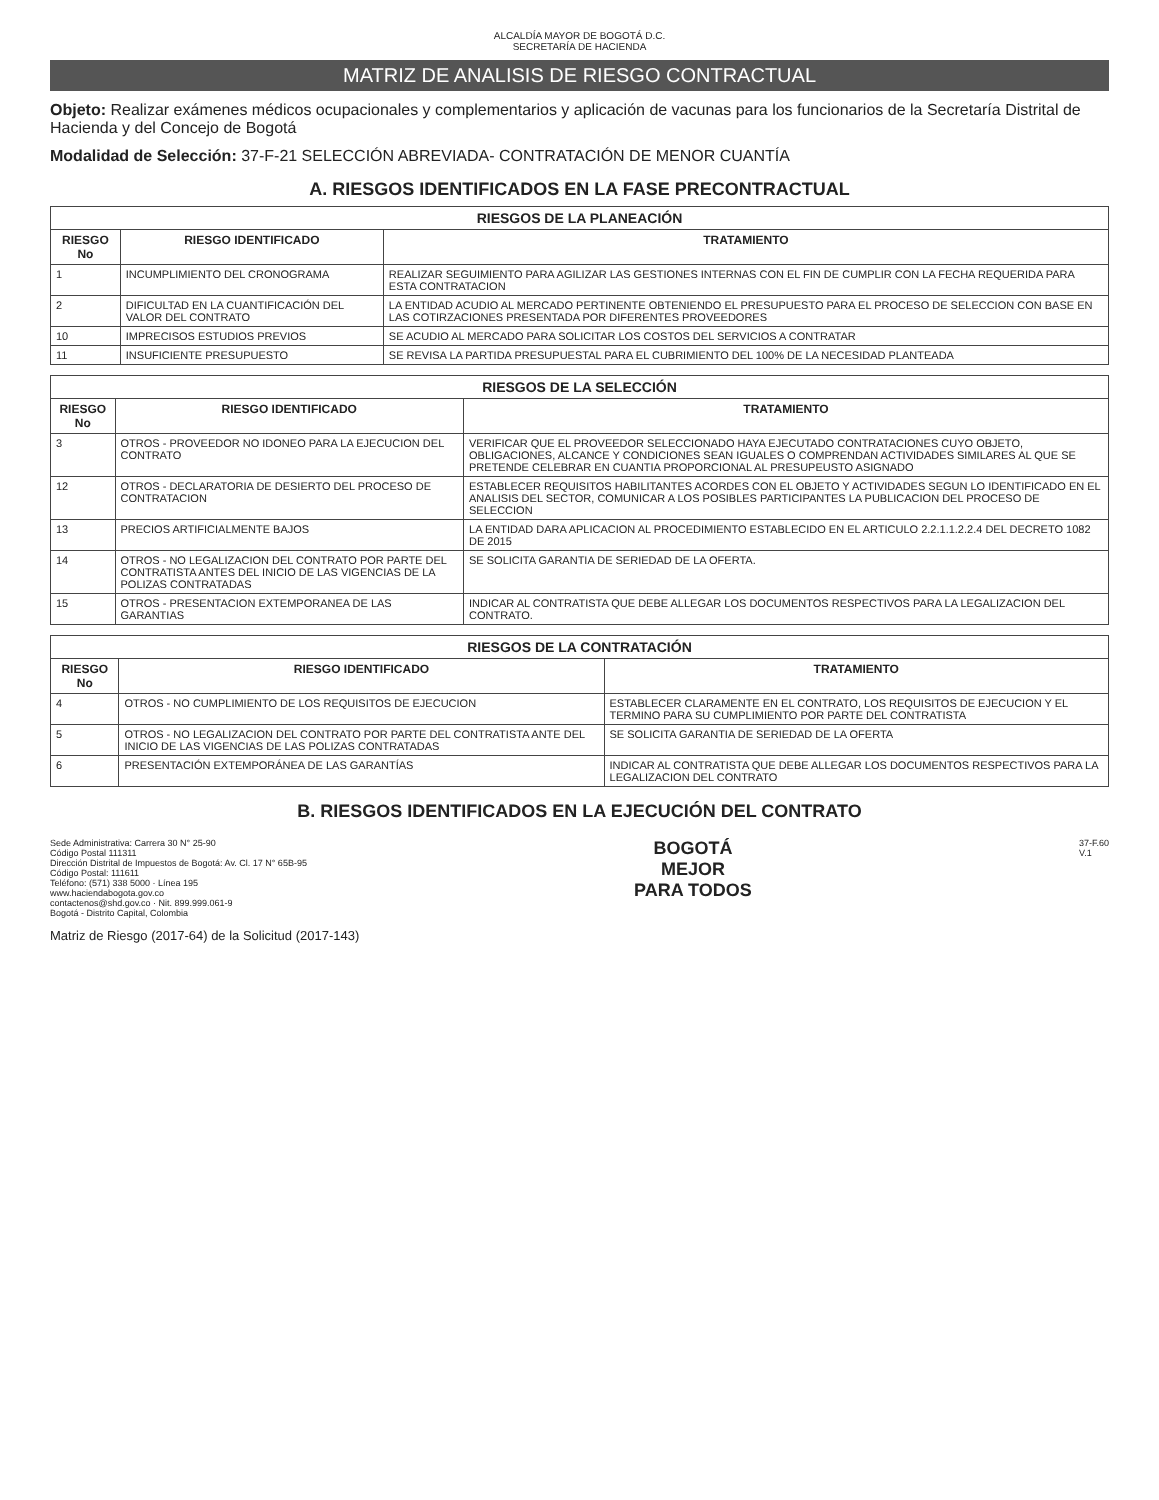ALCALDÍA MAYOR DE BOGOTÁ D.C.
SECRETARÍA DE HACIENDA
MATRIZ DE ANALISIS DE RIESGO CONTRACTUAL
Objeto: Realizar exámenes médicos ocupacionales y complementarios y aplicación de vacunas para los funcionarios de la Secretaría Distrital de Hacienda y del Concejo de Bogotá
Modalidad de Selección: 37-F-21 SELECCIÓN ABREVIADA- CONTRATACIÓN DE MENOR CUANTÍA
A. RIESGOS IDENTIFICADOS EN LA FASE PRECONTRACTUAL
| RIESGOS DE LA PLANEACIÓN | | |
| RIESGO No | RIESGO IDENTIFICADO | TRATAMIENTO |
| 1 | INCUMPLIMIENTO DEL CRONOGRAMA | REALIZAR SEGUIMIENTO PARA AGILIZAR LAS GESTIONES INTERNAS CON EL FIN DE CUMPLIR CON LA FECHA REQUERIDA PARA ESTA CONTRATACION |
| 2 | DIFICULTAD EN LA CUANTIFICACIÓN DEL VALOR DEL CONTRATO | LA ENTIDAD ACUDIO AL MERCADO PERTINENTE OBTENIENDO EL PRESUPUESTO PARA EL PROCESO DE SELECCION CON BASE EN LAS COTIRZACIONES PRESENTADA POR DIFERENTES PROVEEDORES |
| 10 | IMPRECISOS ESTUDIOS PREVIOS | SE ACUDIO AL MERCADO PARA SOLICITAR LOS COSTOS DEL SERVICIOS A CONTRATAR |
| 11 | INSUFICIENTE PRESUPUESTO | SE REVISA LA PARTIDA PRESUPUESTAL PARA EL CUBRIMIENTO DEL 100% DE LA NECESIDAD PLANTEADA |
| RIESGOS DE LA SELECCIÓN | | |
| RIESGO No | RIESGO IDENTIFICADO | TRATAMIENTO |
| 3 | OTROS - PROVEEDOR NO IDONEO PARA LA EJECUCION DEL CONTRATO | VERIFICAR QUE EL PROVEEDOR SELECCIONADO HAYA EJECUTADO CONTRATACIONES CUYO OBJETO, OBLIGACIONES, ALCANCE Y CONDICIONES SEAN IGUALES O COMPRENDAN ACTIVIDADES SIMILARES AL QUE SE PRETENDE CELEBRAR EN CUANTIA PROPORCIONAL AL PRESUPEUSTO ASIGNADO |
| 12 | OTROS - DECLARATORIA DE DESIERTO DEL PROCESO DE CONTRATACION | ESTABLECER REQUISITOS HABILITANTES ACORDES CON EL OBJETO Y ACTIVIDADES SEGUN LO IDENTIFICADO EN EL ANALISIS DEL SECTOR, COMUNICAR A LOS POSIBLES PARTICIPANTES LA PUBLICACION DEL PROCESO DE SELECCION |
| 13 | PRECIOS ARTIFICIALMENTE BAJOS | LA ENTIDAD DARA APLICACION AL PROCEDIMIENTO ESTABLECIDO EN EL ARTICULO 2.2.1.1.2.2.4 DEL DECRETO 1082 DE 2015 |
| 14 | OTROS - NO LEGALIZACION DEL CONTRATO POR PARTE DEL CONTRATISTA ANTES DEL INICIO DE LAS VIGENCIAS DE LA POLIZAS CONTRATADAS | SE SOLICITA GARANTIA DE SERIEDAD DE LA OFERTA. |
| 15 | OTROS - PRESENTACION EXTEMPORANEA DE LAS GARANTIAS | INDICAR AL CONTRATISTA QUE DEBE ALLEGAR LOS DOCUMENTOS RESPECTIVOS PARA LA LEGALIZACION DEL CONTRATO. |
| RIESGOS DE LA CONTRATACIÓN | | |
| RIESGO No | RIESGO IDENTIFICADO | TRATAMIENTO |
| 4 | OTROS - NO CUMPLIMIENTO DE LOS REQUISITOS DE EJECUCION | ESTABLECER CLARAMENTE EN EL CONTRATO, LOS REQUISITOS DE EJECUCION Y EL TERMINO PARA SU CUMPLIMIENTO POR PARTE DEL CONTRATISTA |
| 5 | OTROS - NO LEGALIZACION DEL CONTRATO POR PARTE DEL CONTRATISTA ANTE DEL INICIO DE LAS VIGENCIAS DE LAS POLIZAS CONTRATADAS | SE SOLICITA GARANTIA DE SERIEDAD DE LA OFERTA |
| 6 | PRESENTACIÓN EXTEMPORÁNEA DE LAS GARANTÍAS | INDICAR AL CONTRATISTA QUE DEBE ALLEGAR LOS DOCUMENTOS RESPECTIVOS PARA LA LEGALIZACION DEL CONTRATO |
B. RIESGOS IDENTIFICADOS EN LA EJECUCIÓN DEL CONTRATO
Sede Administrativa: Carrera 30 N° 25-90
Código Postal 111311
Dirección Distrital de Impuestos de Bogotá: Av. Cl. 17 N° 65B-95
Código Postal: 111611
Teléfono: (571) 338 5000 · Línea 195
www.haciendabogota.gov.co
contactenos@shd.gov.co · Nit. 899.999.061-9
Bogotá - Distrito Capital, Colombia
BOGOTÁ
MEJOR
PARA TODOS
37-F.60
V.1
Matriz de Riesgo (2017-64) de la Solicitud (2017-143)